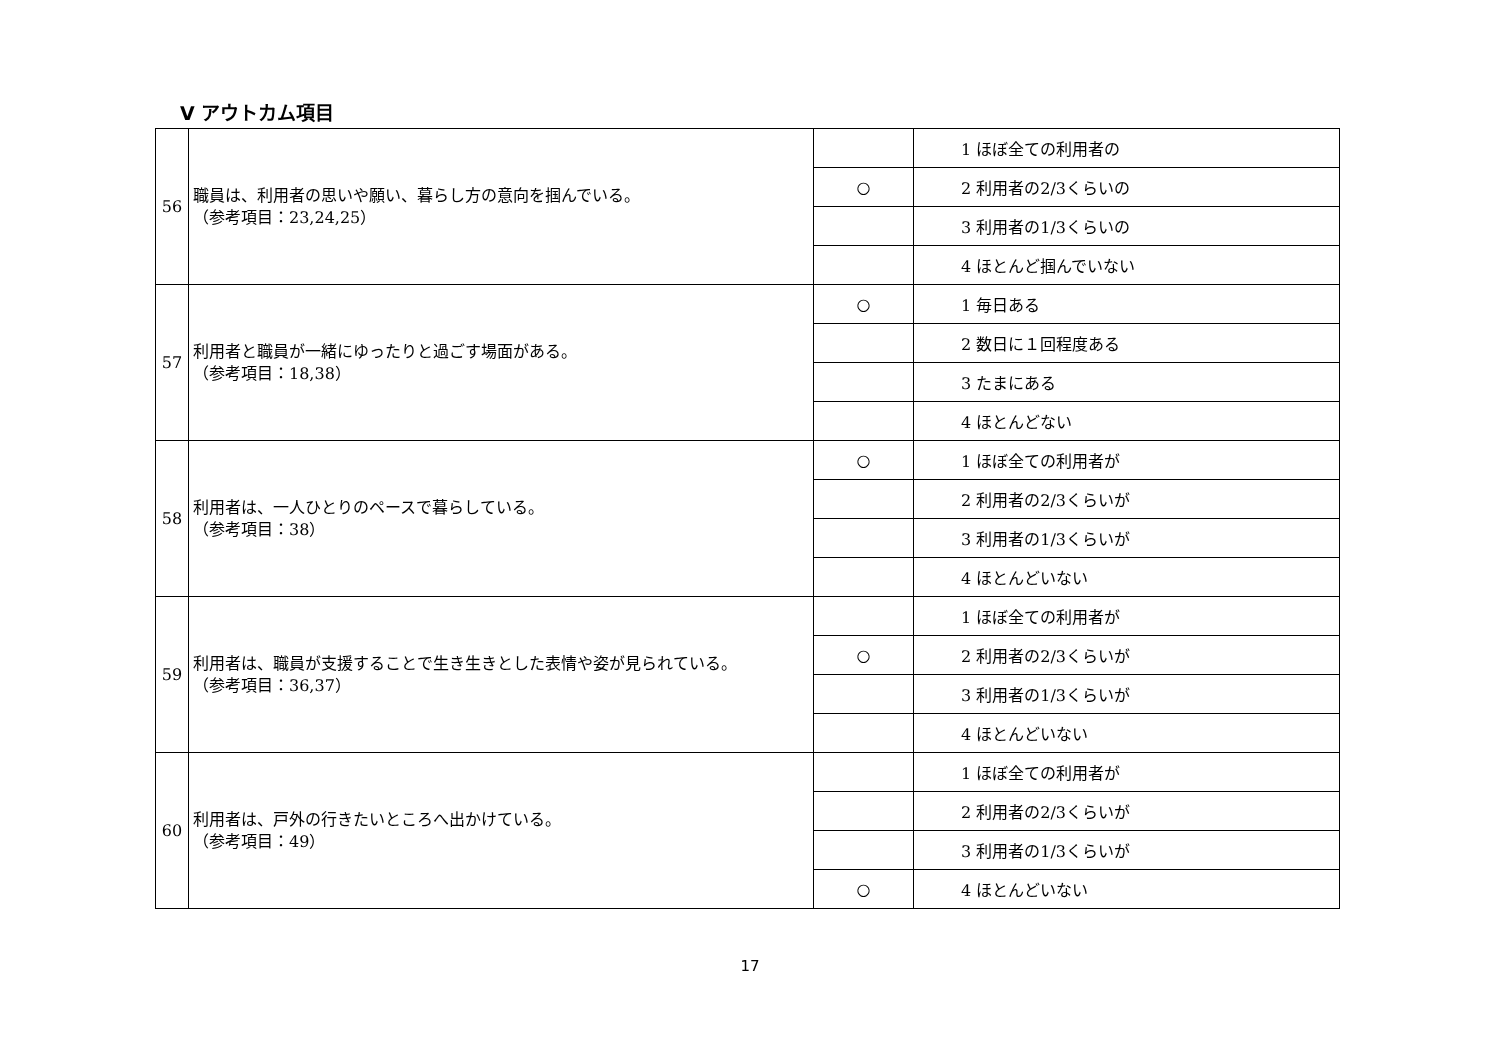Ⅴ アウトカム項目
| 56 | 職員は、利用者の思いや願い、暮らし方の意向を掴んでいる。 （参考項目：23,24,25） | | 1 ほぼ全ての利用者の |
| | | ○ | 2 利用者の2/3くらいの |
| | | | 3 利用者の1/3くらいの |
| | | | 4 ほとんど掴んでいない |
| 57 | 利用者と職員が一緒にゆったりと過ごす場面がある。 （参考項目：18,38） | ○ | 1 毎日ある |
| | | | 2 数日に１回程度ある |
| | | | 3 たまにある |
| | | | 4 ほとんどない |
| 58 | 利用者は、一人ひとりのペースで暮らしている。 （参考項目：38） | ○ | 1 ほぼ全ての利用者が |
| | | | 2 利用者の2/3くらいが |
| | | | 3 利用者の1/3くらいが |
| | | | 4 ほとんどいない |
| 59 | 利用者は、職員が支援することで生き生きとした表情や姿が見られている。 （参考項目：36,37） | | 1 ほぼ全ての利用者が |
| | | ○ | 2 利用者の2/3くらいが |
| | | | 3 利用者の1/3くらいが |
| | | | 4 ほとんどいない |
| 60 | 利用者は、戸外の行きたいところへ出かけている。 （参考項目：49） | | 1 ほぼ全ての利用者が |
| | | | 2 利用者の2/3くらいが |
| | | | 3 利用者の1/3くらいが |
| | | ○ | 4 ほとんどいない |
17